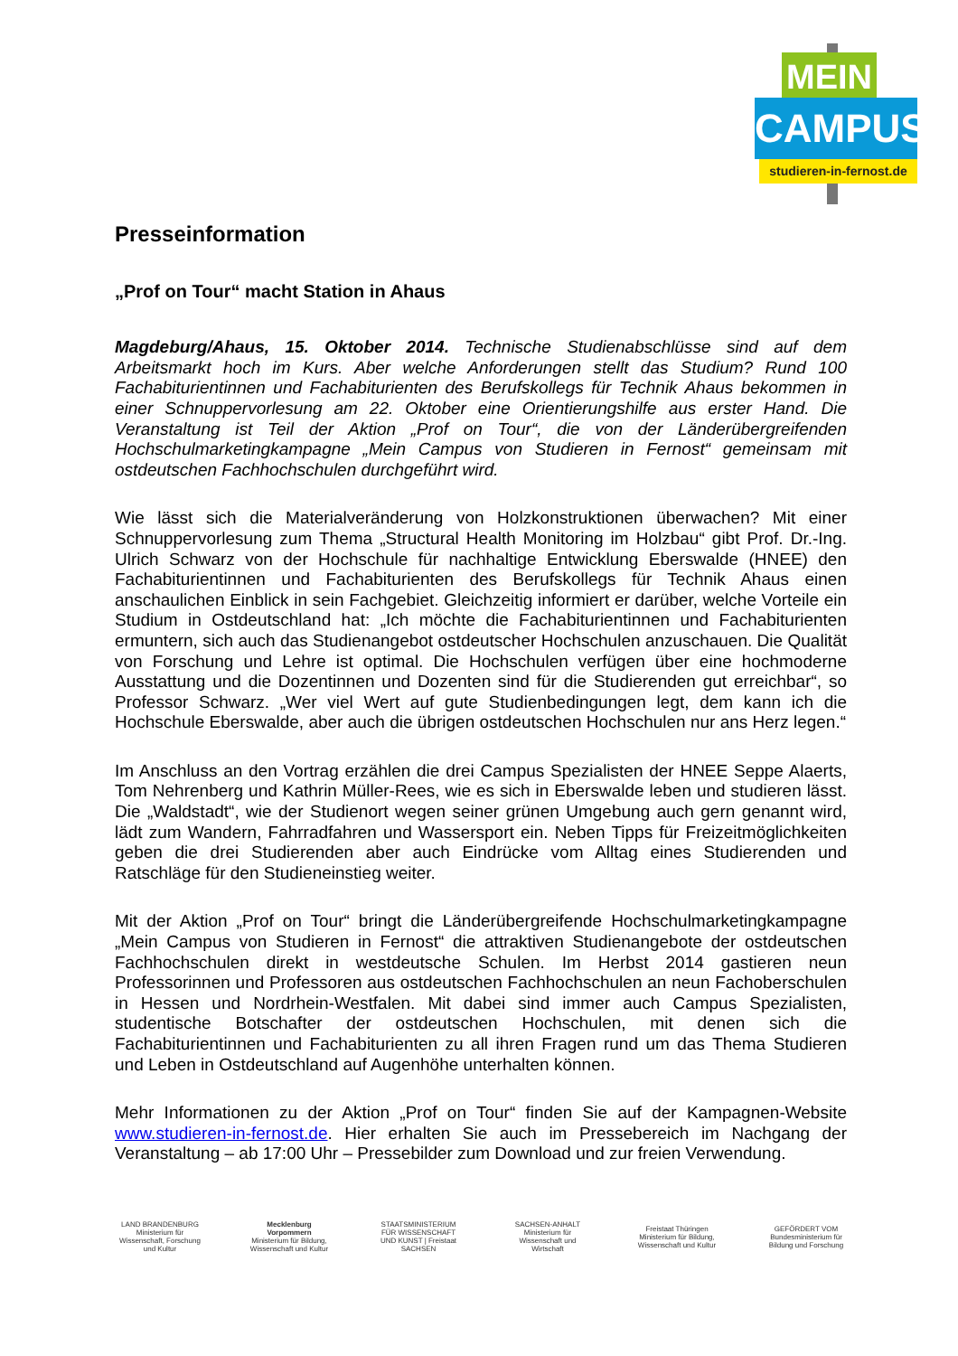MEIN
CAMPUS
studieren-in-fernost.de
Presseinformation
„Prof on Tour“ macht Station in Ahaus
Magdeburg/Ahaus, 15. Oktober 2014. Technische Studienabschlüsse sind auf dem Arbeitsmarkt hoch im Kurs. Aber welche Anforderungen stellt das Studium? Rund 100 Fachabiturientinnen und Fachabiturienten des Berufskollegs für Technik Ahaus bekommen in einer Schnuppervorlesung am 22. Oktober eine Orientierungshilfe aus erster Hand. Die Veranstaltung ist Teil der Aktion „Prof on Tour“, die von der Länderübergreifenden Hochschulmarketingkampagne „Mein Campus von Studieren in Fernost“ gemeinsam mit ostdeutschen Fachhochschulen durchgeführt wird.
Wie lässt sich die Materialveränderung von Holzkonstruktionen überwachen? Mit einer Schnuppervorlesung zum Thema „Structural Health Monitoring im Holzbau“ gibt Prof. Dr.-Ing. Ulrich Schwarz von der Hochschule für nachhaltige Entwicklung Eberswalde (HNEE) den Fachabiturientinnen und Fachabiturienten des Berufskollegs für Technik Ahaus einen anschaulichen Einblick in sein Fachgebiet. Gleichzeitig informiert er darüber, welche Vorteile ein Studium in Ostdeutschland hat: „Ich möchte die Fachabiturientinnen und Fachabiturienten ermuntern, sich auch das Studienangebot ostdeutscher Hochschulen anzuschauen. Die Qualität von Forschung und Lehre ist optimal. Die Hochschulen verfügen über eine hochmoderne Ausstattung und die Dozentinnen und Dozenten sind für die Studierenden gut erreichbar“, so Professor Schwarz. „Wer viel Wert auf gute Studienbedingungen legt, dem kann ich die Hochschule Eberswalde, aber auch die übrigen ostdeutschen Hochschulen nur ans Herz legen.“
Im Anschluss an den Vortrag erzählen die drei Campus Spezialisten der HNEE Seppe Alaerts, Tom Nehrenberg und Kathrin Müller-Rees, wie es sich in Eberswalde leben und studieren lässt. Die „Waldstadt“, wie der Studienort wegen seiner grünen Umgebung auch gern genannt wird, lädt zum Wandern, Fahrradfahren und Wassersport ein. Neben Tipps für Freizeitmöglichkeiten geben die drei Studierenden aber auch Eindrücke vom Alltag eines Studierenden und Ratschläge für den Studieneinstieg weiter.
Mit der Aktion „Prof on Tour“ bringt die Länderübergreifende Hochschulmarketingkampagne „Mein Campus von Studieren in Fernost“ die attraktiven Studienangebote der ostdeutschen Fachhochschulen direkt in westdeutsche Schulen. Im Herbst 2014 gastieren neun Professorinnen und Professoren aus ostdeutschen Fachhochschulen an neun Fachoberschulen in Hessen und Nordrhein-Westfalen. Mit dabei sind immer auch Campus Spezialisten, studentische Botschafter der ostdeutschen Hochschulen, mit denen sich die Fachabiturientinnen und Fachabiturienten zu all ihren Fragen rund um das Thema Studieren und Leben in Ostdeutschland auf Augenhöhe unterhalten können.
Mehr Informationen zu der Aktion „Prof on Tour“ finden Sie auf der Kampagnen-Website www.studieren-in-fernost.de. Hier erhalten Sie auch im Pressebereich im Nachgang der Veranstaltung – ab 17:00 Uhr – Pressebilder zum Download und zur freien Verwendung.
LAND BRANDENBURG
Ministerium für Wissenschaft, Forschung und Kultur
Mecklenburg Vorpommern
Ministerium für Bildung, Wissenschaft und Kultur
STAATSMINISTERIUM FÜR WISSENSCHAFT UND KUNST | Freistaat SACHSEN
SACHSEN-ANHALT
Ministerium für Wissenschaft und Wirtschaft
Freistaat Thüringen
Ministerium für Bildung, Wissenschaft und Kultur
GEFÖRDERT VOM
Bundesministerium für Bildung und Forschung